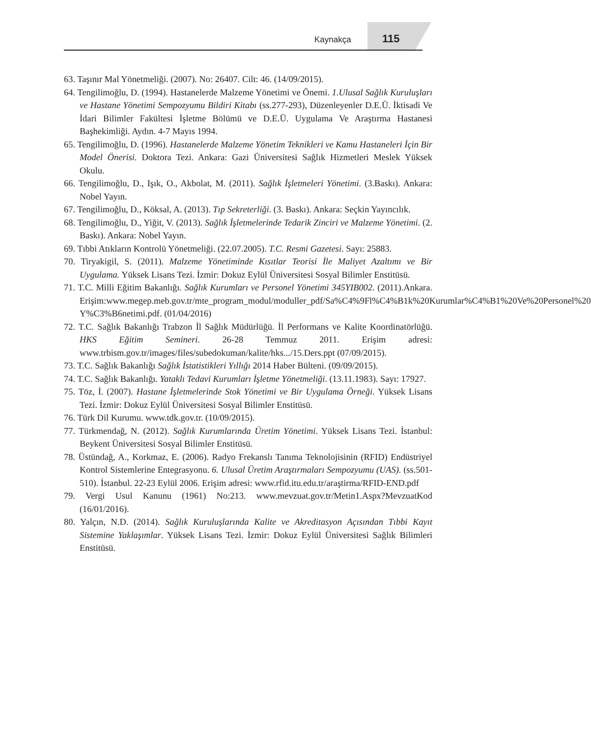Kaynakça 115
63. Taşınır Mal Yönetmeliği. (2007). No: 26407. Cilt: 46. (14/09/2015).
64. Tengilimoğlu, D. (1994). Hastanelerde Malzeme Yönetimi ve Önemi. 1.Ulusal Sağlık Kuruluşları ve Hastane Yönetimi Sempozyumu Bildiri Kitabı (ss.277-293), Düzenleyenler D.E.Ü. İktisadi Ve İdari Bilimler Fakültesi İşletme Bölümü ve D.E.Ü. Uygulama Ve Araştırma Hastanesi Başhekimliği. Aydın. 4-7 Mayıs 1994.
65. Tengilimoğlu, D. (1996). Hastanelerde Malzeme Yönetim Teknikleri ve Kamu Hastaneleri İçin Bir Model Önerisi. Doktora Tezi. Ankara: Gazi Üniversitesi Sağlık Hizmetleri Meslek Yüksek Okulu.
66. Tengilimoğlu, D., Işık, O., Akbolat, M. (2011). Sağlık İşletmeleri Yönetimi. (3.Baskı). Ankara: Nobel Yayın.
67. Tengilimoğlu, D., Köksal, A. (2013). Tıp Sekreterliği. (3. Baskı). Ankara: Seçkin Yayıncılık.
68. Tengilimoğlu, D., Yiğit, V. (2013). Sağlık İşletmelerinde Tedarik Zinciri ve Malzeme Yönetimi. (2. Baskı). Ankara: Nobel Yayın.
69. Tıbbi Atıkların Kontrolü Yönetmeliği. (22.07.2005). T.C. Resmi Gazetesi. Sayı: 25883.
70. Tiryakigil, S. (2011). Malzeme Yönetiminde Kısıtlar Teorisi İle Maliyet Azaltımı ve Bir Uygulama. Yüksek Lisans Tezi. İzmir: Dokuz Eylül Üniversitesi Sosyal Bilimler Enstitüsü.
71. T.C. Milli Eğitim Bakanlığı. Sağlık Kurumları ve Personel Yönetimi 345YIB002. (2011).Ankara. Erişim:www.megep.meb.gov.tr/mte_program_modul/moduller_pdf/Sa%C4%9Fl%C4%B1k%20Kurumlar%C4%B1%20Ve%20Personel%20 Y%C3%B6netimi.pdf. (01/04/2016)
72. T.C. Sağlık Bakanlığı Trabzon İl Sağlık Müdürlüğü. İl Performans ve Kalite Koordinatörlüğü. HKS Eğitim Semineri. 26-28 Temmuz 2011. Erişim adresi: www.trbism.gov.tr/images/files/subedokuman/kalite/hks.../15.Ders.ppt (07/09/2015).
73. T.C. Sağlık Bakanlığı Sağlık İstatistikleri Yıllığı 2014 Haber Bülteni. (09/09/2015).
74. T.C. Sağlık Bakanlığı. Yataklı Tedavi Kurumları İşletme Yönetmeliği. (13.11.1983). Sayı: 17927.
75. Töz, İ. (2007). Hastane İşletmelerinde Stok Yönetimi ve Bir Uygulama Örneği. Yüksek Lisans Tezi. İzmir: Dokuz Eylül Üniversitesi Sosyal Bilimler Enstitüsü.
76. Türk Dil Kurumu. www.tdk.gov.tr. (10/09/2015).
77. Türkmendağ, N. (2012). Sağlık Kurumlarında Üretim Yönetimi. Yüksek Lisans Tezi. İstanbul: Beykent Üniversitesi Sosyal Bilimler Enstitüsü.
78. Üstündağ, A., Korkmaz, E. (2006). Radyo Frekanslı Tanıma Teknolojisinin (RFID) Endüstriyel Kontrol Sistemlerine Entegrasyonu. 6. Ulusal Üretim Araştırmaları Sempozyumu (UAS). (ss.501-510). İstanbul. 22-23 Eylül 2006. Erişim adresi: www.rfid.itu.edu.tr/araştirma/RFID-END.pdf
79. Vergi Usul Kanunu (1961) No:213. www.mevzuat.gov.tr/Metin1.Aspx?MevzuatKod (16/01/2016).
80. Yalçın, N.D. (2014). Sağlık Kuruluşlarında Kalite ve Akreditasyon Açısından Tıbbi Kayıt Sistemine Yaklaşımlar. Yüksek Lisans Tezi. İzmir: Dokuz Eylül Üniversitesi Sağlık Bilimleri Enstitüsü.